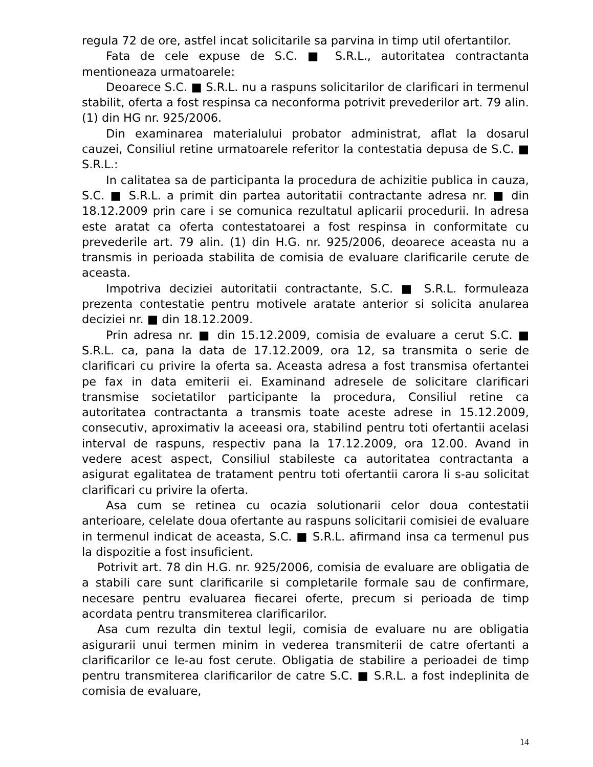regula 72 de ore, astfel incat solicitarile sa parvina in timp util ofertantilor.
Fata de cele expuse de S.C. ■ S.R.L., autoritatea contractanta mentioneaza urmatoarele:
Deoarece S.C. ■ S.R.L. nu a raspuns solicitarilor de clarificari in termenul stabilit, oferta a fost respinsa ca neconforma potrivit prevederilor art. 79 alin. (1) din HG nr. 925/2006.
Din examinarea materialului probator administrat, aflat la dosarul cauzei, Consiliul retine urmatoarele referitor la contestatia depusa de S.C. ■ S.R.L.:
In calitatea sa de participanta la procedura de achizitie publica in cauza, S.C. ■ S.R.L. a primit din partea autoritatii contractante adresa nr. ■ din 18.12.2009 prin care i se comunica rezultatul aplicarii procedurii. In adresa este aratat ca oferta contestatoarei a fost respinsa in conformitate cu prevederile art. 79 alin. (1) din H.G. nr. 925/2006, deoarece aceasta nu a transmis in perioada stabilita de comisia de evaluare clarificarile cerute de aceasta.
Impotriva deciziei autoritatii contractante, S.C. ■ S.R.L. formuleaza prezenta contestatie pentru motivele aratate anterior si solicita anularea deciziei nr. ■ din 18.12.2009.
Prin adresa nr. ■ din 15.12.2009, comisia de evaluare a cerut S.C. ■ S.R.L. ca, pana la data de 17.12.2009, ora 12, sa transmita o serie de clarificari cu privire la oferta sa. Aceasta adresa a fost transmisa ofertantei pe fax in data emiterii ei. Examinand adresele de solicitare clarificari transmise societatilor participante la procedura, Consiliul retine ca autoritatea contractanta a transmis toate aceste adrese in 15.12.2009, consecutiv, aproximativ la aceeasi ora, stabilind pentru toti ofertantii acelasi interval de raspuns, respectiv pana la 17.12.2009, ora 12.00. Avand in vedere acest aspect, Consiliul stabileste ca autoritatea contractanta a asigurat egalitatea de tratament pentru toti ofertantii carora li s-au solicitat clarificari cu privire la oferta.
Asa cum se retinea cu ocazia solutionarii celor doua contestatii anterioare, celelate doua ofertante au raspuns solicitarii comisiei de evaluare in termenul indicat de aceasta, S.C. ■ S.R.L. afirmand insa ca termenul pus la dispozitie a fost insuficient.
Potrivit art. 78 din H.G. nr. 925/2006, comisia de evaluare are obligatia de a stabili care sunt clarificarile si completarile formale sau de confirmare, necesare pentru evaluarea fiecarei oferte, precum si perioada de timp acordata pentru transmiterea clarificarilor.
Asa cum rezulta din textul legii, comisia de evaluare nu are obligatia asigurarii unui termen minim in vederea transmiterii de catre ofertanti a clarificarilor ce le-au fost cerute. Obligatia de stabilire a perioadei de timp pentru transmiterea clarificarilor de catre S.C. ■ S.R.L. a fost indeplinita de comisia de evaluare,
14